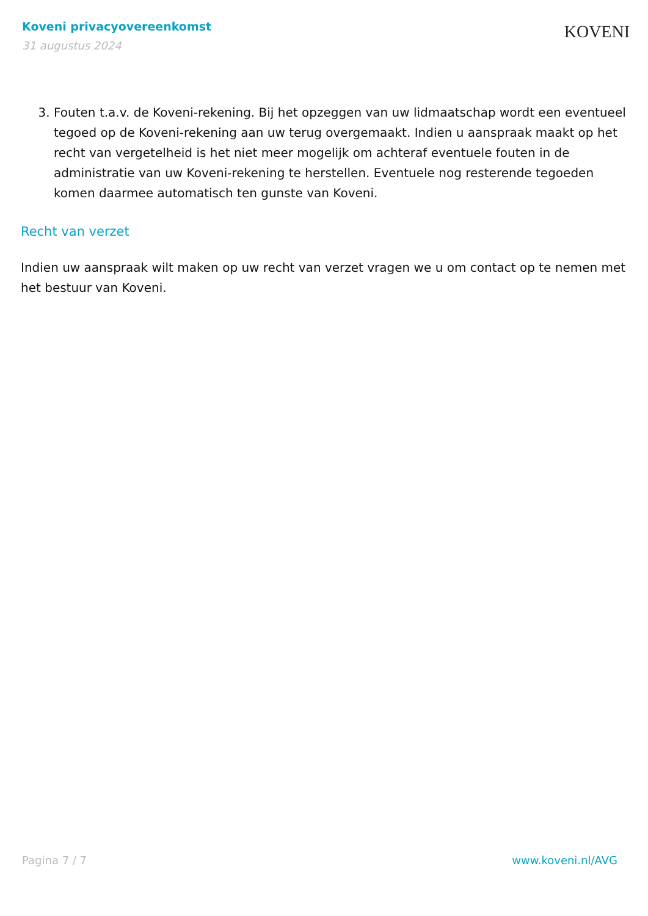Koveni privacyovereenkomst
31 augustus 2024
KOVENI
3. Fouten t.a.v. de Koveni-rekening. Bij het opzeggen van uw lidmaatschap wordt een eventueel tegoed op de Koveni-rekening aan uw terug overgemaakt. Indien u aanspraak maakt op het recht van vergetelheid is het niet meer mogelijk om achteraf eventuele fouten in de administratie van uw Koveni-rekening te herstellen. Eventuele nog resterende tegoeden komen daarmee automatisch ten gunste van Koveni.
Recht van verzet
Indien uw aanspraak wilt maken op uw recht van verzet vragen we u om contact op te nemen met het bestuur van Koveni.
Pagina 7 / 7 www.koveni.nl/AVG